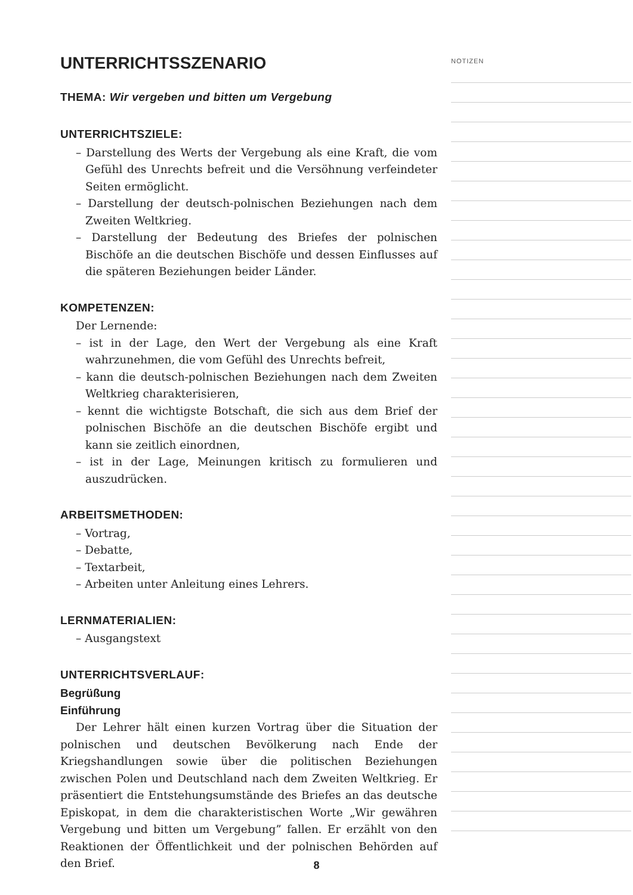UNTERRICHTSSZENARIO
THEMA: Wir vergeben und bitten um Vergebung
UNTERRICHTSZIELE:
– Darstellung des Werts der Vergebung als eine Kraft, die vom Gefühl des Unrechts befreit und die Versöhnung verfeindeter Seiten ermöglicht.
– Darstellung der deutsch-polnischen Beziehungen nach dem Zweiten Weltkrieg.
– Darstellung der Bedeutung des Briefes der polnischen Bischöfe an die deutschen Bischöfe und dessen Einflusses auf die späteren Beziehungen beider Länder.
KOMPETENZEN:
Der Lernende:
– ist in der Lage, den Wert der Vergebung als eine Kraft wahrzunehmen, die vom Gefühl des Unrechts befreit,
– kann die deutsch-polnischen Beziehungen nach dem Zweiten Weltkrieg charakterisieren,
– kennt die wichtigste Botschaft, die sich aus dem Brief der polnischen Bischöfe an die deutschen Bischöfe ergibt und kann sie zeitlich einordnen,
– ist in der Lage, Meinungen kritisch zu formulieren und auszudrücken.
ARBEITSMETHODEN:
– Vortrag,
– Debatte,
– Textarbeit,
– Arbeiten unter Anleitung eines Lehrers.
LERNMATERIALIEN:
– Ausgangstext
UNTERRICHTSVERLAUF:
Begrüßung
Einführung
Der Lehrer hält einen kurzen Vortrag über die Situation der polnischen und deutschen Bevölkerung nach Ende der Kriegshandlungen sowie über die politischen Beziehungen zwischen Polen und Deutschland nach dem Zweiten Weltkrieg. Er präsentiert die Entstehungsumstände des Briefes an das deutsche Episkopat, in dem die charakteristischen Worte „Wir gewähren Vergebung und bitten um Vergebung” fallen. Er erzählt von den Reaktionen der Öffentlichkeit und der polnischen Behörden auf den Brief.
NOTIZEN
8